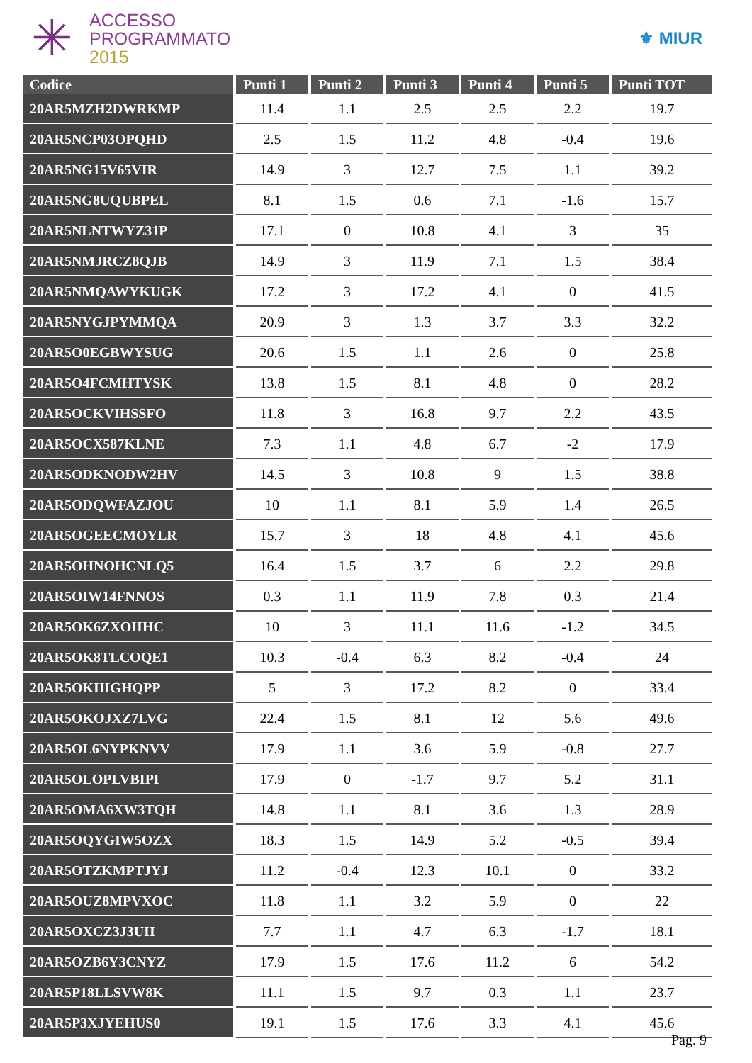✳
ACCESSO
PROGRAMMATO
2015
⚜ MIUR
| Codice | Punti 1 | Punti 2 | Punti 3 | Punti 4 | Punti 5 | Punti TOT |
| --- | --- | --- | --- | --- | --- | --- |
| 20AR5MZH2DWRKMP | 11.4 | 1.1 | 2.5 | 2.5 | 2.2 | 19.7 |
| 20AR5NCP03OPQHD | 2.5 | 1.5 | 11.2 | 4.8 | -0.4 | 19.6 |
| 20AR5NG15V65VIR | 14.9 | 3 | 12.7 | 7.5 | 1.1 | 39.2 |
| 20AR5NG8UQUBPEL | 8.1 | 1.5 | 0.6 | 7.1 | -1.6 | 15.7 |
| 20AR5NLNTWYZ31P | 17.1 | 0 | 10.8 | 4.1 | 3 | 35 |
| 20AR5NMJRCZ8QJB | 14.9 | 3 | 11.9 | 7.1 | 1.5 | 38.4 |
| 20AR5NMQAWYKUGK | 17.2 | 3 | 17.2 | 4.1 | 0 | 41.5 |
| 20AR5NYGJPYMMQA | 20.9 | 3 | 1.3 | 3.7 | 3.3 | 32.2 |
| 20AR5O0EGBWYSUG | 20.6 | 1.5 | 1.1 | 2.6 | 0 | 25.8 |
| 20AR5O4FCMHTYSK | 13.8 | 1.5 | 8.1 | 4.8 | 0 | 28.2 |
| 20AR5OCKVIHSSFO | 11.8 | 3 | 16.8 | 9.7 | 2.2 | 43.5 |
| 20AR5OCX587KLNE | 7.3 | 1.1 | 4.8 | 6.7 | -2 | 17.9 |
| 20AR5ODKNODW2HV | 14.5 | 3 | 10.8 | 9 | 1.5 | 38.8 |
| 20AR5ODQWFAZJOU | 10 | 1.1 | 8.1 | 5.9 | 1.4 | 26.5 |
| 20AR5OGEECMOYLR | 15.7 | 3 | 18 | 4.8 | 4.1 | 45.6 |
| 20AR5OHNOHCNLQ5 | 16.4 | 1.5 | 3.7 | 6 | 2.2 | 29.8 |
| 20AR5OIW14FNNOS | 0.3 | 1.1 | 11.9 | 7.8 | 0.3 | 21.4 |
| 20AR5OK6ZXOIIHC | 10 | 3 | 11.1 | 11.6 | -1.2 | 34.5 |
| 20AR5OK8TLCOQE1 | 10.3 | -0.4 | 6.3 | 8.2 | -0.4 | 24 |
| 20AR5OKIIIGHQPP | 5 | 3 | 17.2 | 8.2 | 0 | 33.4 |
| 20AR5OKOJXZ7LVG | 22.4 | 1.5 | 8.1 | 12 | 5.6 | 49.6 |
| 20AR5OL6NYPKNVV | 17.9 | 1.1 | 3.6 | 5.9 | -0.8 | 27.7 |
| 20AR5OLOPLVBIPI | 17.9 | 0 | -1.7 | 9.7 | 5.2 | 31.1 |
| 20AR5OMA6XW3TQH | 14.8 | 1.1 | 8.1 | 3.6 | 1.3 | 28.9 |
| 20AR5OQYGIW5OZX | 18.3 | 1.5 | 14.9 | 5.2 | -0.5 | 39.4 |
| 20AR5OTZKMPTJYJ | 11.2 | -0.4 | 12.3 | 10.1 | 0 | 33.2 |
| 20AR5OUZ8MPVXOC | 11.8 | 1.1 | 3.2 | 5.9 | 0 | 22 |
| 20AR5OXCZ3J3UII | 7.7 | 1.1 | 4.7 | 6.3 | -1.7 | 18.1 |
| 20AR5OZB6Y3CNYZ | 17.9 | 1.5 | 17.6 | 11.2 | 6 | 54.2 |
| 20AR5P18LLSVW8K | 11.1 | 1.5 | 9.7 | 0.3 | 1.1 | 23.7 |
| 20AR5P3XJYEHUS0 | 19.1 | 1.5 | 17.6 | 3.3 | 4.1 | 45.6 |
Pag. 9